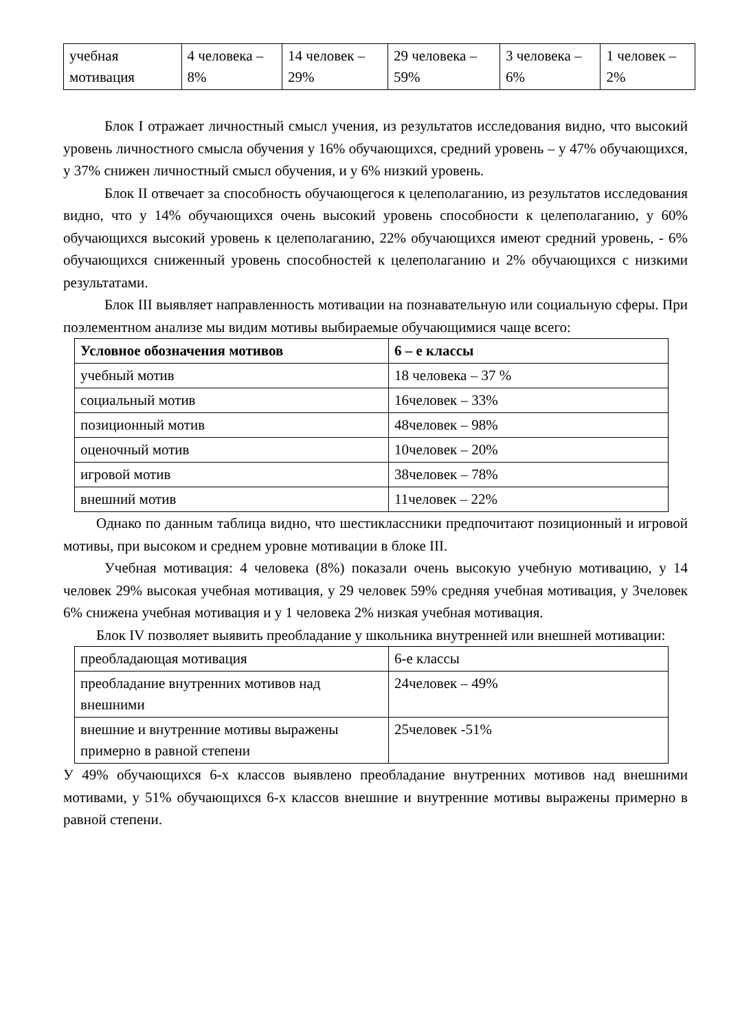| учебная мотивация | 4 человека – 8% | 14 человек – 29% | 29 человека – 59% | 3 человека – 6% | 1 человек – 2% |
Блок I отражает личностный смысл учения, из результатов исследования видно, что высокий уровень личностного смысла обучения у 16% обучающихся, средний уровень – у 47% обучающихся, у 37% снижен личностный смысл обучения, и у 6% низкий уровень.
Блок II отвечает за способность обучающегося к целеполаганию, из результатов исследования видно, что у 14% обучающихся очень высокий уровень способности к целеполаганию, у 60% обучающихся высокий уровень к целеполаганию, 22% обучающихся имеют средний уровень, - 6% обучающихся сниженный уровень способностей к целеполаганию и 2% обучающихся с низкими результатами.
Блок III выявляет направленность мотивации на познавательную или социальную сферы. При поэлементном анализе мы видим мотивы выбираемые обучающимися чаще всего:
| Условное обозначения мотивов | 6 – е классы |
| --- | --- |
| учебный мотив | 18 человека – 37 % |
| социальный мотив | 16человек – 33% |
| позиционный мотив | 48человек – 98% |
| оценочный мотив | 10человек – 20% |
| игровой мотив | 38человек – 78% |
| внешний мотив | 11человек – 22% |
Однако по данным таблица видно, что шестиклассники предпочитают позиционный и игровой мотивы, при высоком и среднем уровне мотивации в блоке III.
Учебная мотивация: 4 человека (8%) показали очень высокую учебную мотивацию, у 14 человек 29% высокая учебная мотивация, у 29 человек 59% средняя учебная мотивация, у 3человек 6% снижена учебная мотивация и у 1 человека 2% низкая учебная мотивация.
Блок IV позволяет выявить преобладание у школьника внутренней или внешней мотивации:
| преобладающая мотивация | 6-е классы |
| преобладание внутренних мотивов над внешними | 24человек – 49% |
| внешние и внутренние мотивы выражены примерно в равной степени | 25человек -51% |
У 49% обучающихся 6-х классов выявлено преобладание внутренних мотивов над внешними мотивами, у 51% обучающихся 6-х классов внешние и внутренние мотивы выражены примерно в равной степени.